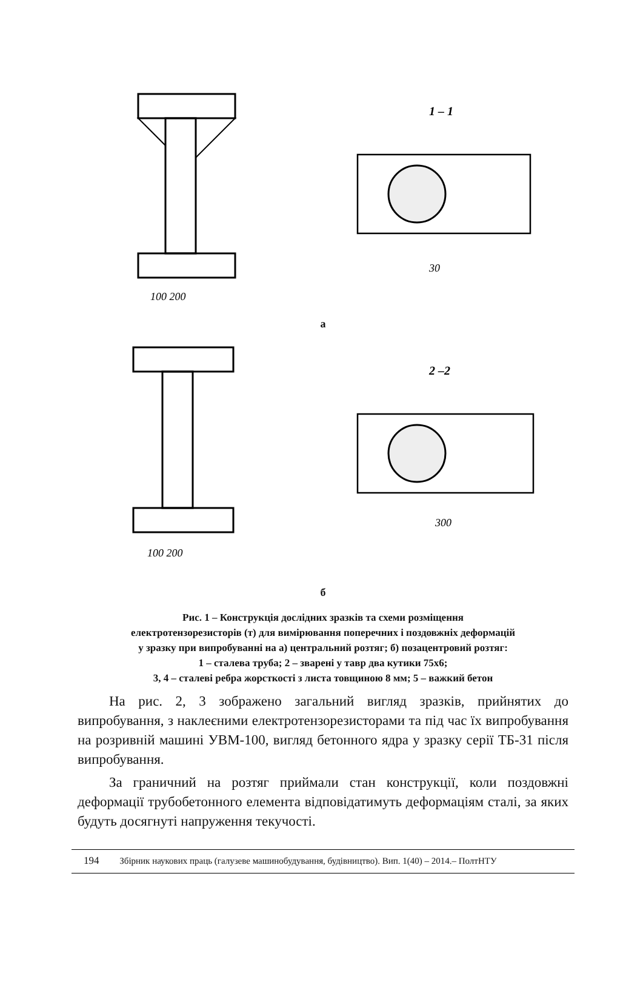1 – 1
100 200
30
а
2 –2
100 200
300
б
Рис. 1 – Конструкція дослідних зразків та схеми розміщення
електротензорезисторів (т) для вимірювання поперечних і поздовжніх деформацій
у зразку при випробуванні на а) центральний розтяг; б) позацентровий розтяг:
1 – сталева труба; 2 – зварені у тавр два кутики 75х6;
3, 4 – сталеві ребра жорсткості з листа товщиною 8 мм; 5 – важкий бетон
На рис. 2, 3 зображено загальний вигляд зразків, прийнятих до випробування, з наклеєними електротензорезисторами та під час їх випробування на розривній машині УВМ-100, вигляд бетонного ядра у зразку серії ТБ-31 після випробування.
За граничний на розтяг приймали стан конструкції, коли поздовжні деформації трубобетонного елемента відповідатимуть деформаціям сталі, за яких будуть досягнуті напруження текучості.
194 Збірник наукових праць (галузеве машинобудування, будівництво). Вип. 1(40) – 2014.– ПолтНТУ